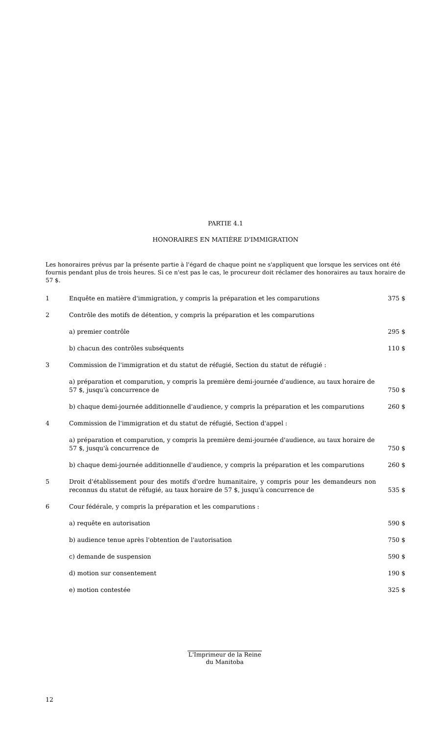PARTIE 4.1
HONORAIRES EN MATIÈRE D'IMMIGRATION
Les honoraires prévus par la présente partie à l'égard de chaque point ne s'appliquent que lorsque les services ont été fournis pendant plus de trois heures. Si ce n'est pas le cas, le procureur doit réclamer des honoraires au taux horaire de 57 $.
| 1 | Enquête en matière d'immigration, y compris la préparation et les comparutions | 375 $ |
| 2 | Contrôle des motifs de détention, y compris la préparation et les comparutions | |
| | a) premier contrôle | 295 $ |
| | b) chacun des contrôles subséquents | 110 $ |
| 3 | Commission de l'immigration et du statut de réfugié, Section du statut de réfugié : | |
| | a) préparation et comparution, y compris la première demi-journée d'audience, au taux horaire de 57 $, jusqu'à concurrence de | 750 $ |
| | b) chaque demi-journée additionnelle d'audience, y compris la préparation et les comparutions | 260 $ |
| 4 | Commission de l'immigration et du statut de réfugié, Section d'appel : | |
| | a) préparation et comparution, y compris la première demi-journée d'audience, au taux horaire de 57 $, jusqu'à concurrence de | 750 $ |
| | b) chaque demi-journée additionnelle d'audience, y compris la préparation et les comparutions | 260 $ |
| 5 | Droit d'établissement pour des motifs d'ordre humanitaire, y compris pour les demandeurs non reconnus du statut de réfugié, au taux horaire de 57 $, jusqu'à concurrence de | 535 $ |
| 6 | Cour fédérale, y compris la préparation et les comparutions : | |
| | a) requête en autorisation | 590 $ |
| | b) audience tenue après l'obtention de l'autorisation | 750 $ |
| | c) demande de suspension | 590 $ |
| | d) motion sur consentement | 190 $ |
| | e) motion contestée | 325 $ |
L'Imprimeur de la Reine
du Manitoba
12